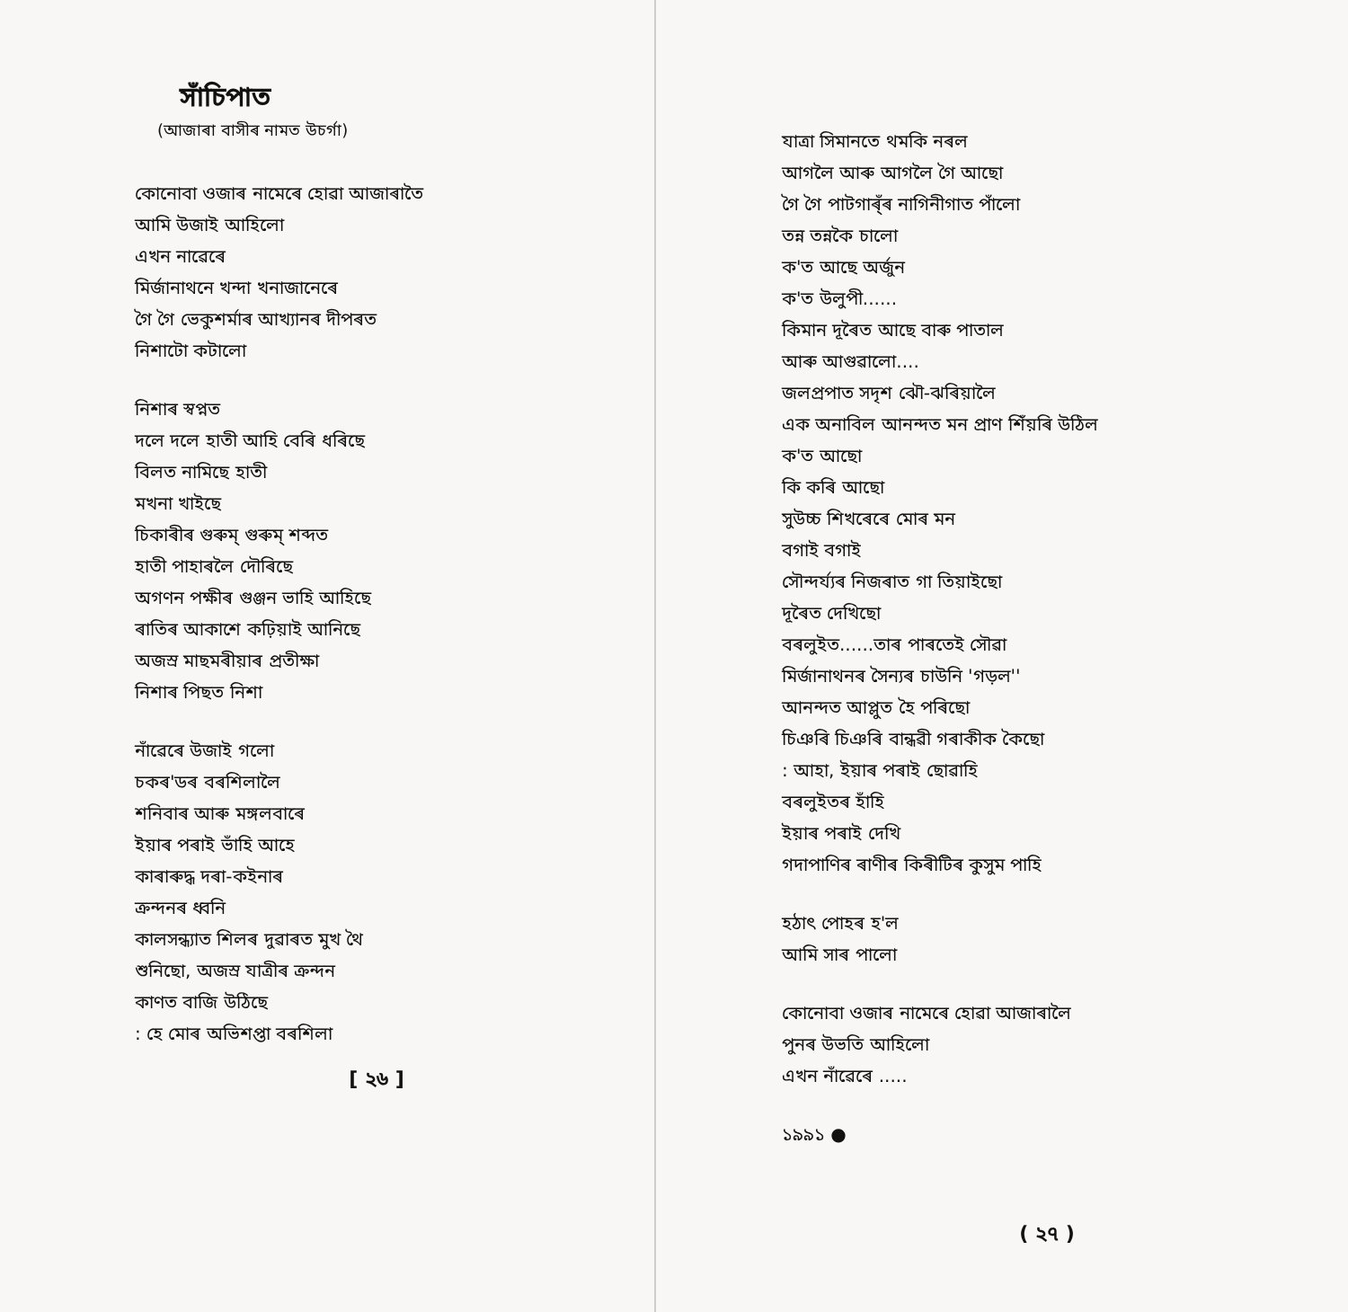সাঁচিপাত
(আজাৰা বাসীৰ নামত উচৰ্গা)
কোনোবা ওজাৰ নামেৰে হোৱা আজাৰাতৈ
আমি উজাই আহিলো
এখন নাৱেৰে
মিৰ্জানাথনে খন্দা খনাজানেৰে
গৈ গৈ ভেকুশৰ্মাৰ আখ্যানৰ দীপৰত
নিশাটো কটালো
নিশাৰ স্বপ্নত
দলে দলে হাতী আহি বেৰি ধৰিছে
বিলত নামিছে হাতী
মখনা খাইছে
চিকাৰীৰ গুৰুম্ গুৰুম্ শব্দত
হাতী পাহাৰলৈ দৌৰিছে
অগণন পক্ষীৰ গুঞ্জন ভাহি আহিছে
ৰাতিৰ আকাশে কঢ়িয়াই আনিছে
অজস্ৰ মাছমৰীয়াৰ প্ৰতীক্ষা
নিশাৰ পিছত নিশা
নাঁৱেৰে উজাই গলো
চকৰ'ডৰ বৰশিলালৈ
শনিবাৰ আৰু মঙ্গলবাৰে
ইয়াৰ পৰাই ভাঁহি আহে
কাৰাৰুদ্ধ দৰা-কইনাৰ
ক্ৰন্দনৰ ধ্বনি
কালসন্ধ্যাত শিলৰ দুৱাৰত মুখ থৈ
শুনিছো, অজস্ৰ যাত্ৰীৰ ক্ৰন্দন
কাণত বাজি উঠিছে
: হে মোৰ অভিশপ্তা বৰশিলা
[ ২৬ ]
যাত্ৰা সিমানতে থমকি নৰল
আগলৈ আৰু আগলৈ গৈ আছো
গৈ গৈ পাটগাৰ্ঁৰ নাগিনীগাত পাঁলো
তন্ন তন্নকৈ চালো
ক'ত আছে অৰ্জুন
ক'ত উলুপী......
কিমান দূৰৈত আছে বাৰু পাতাল
আৰু আগুৱালো....
জলপ্ৰপাত সদৃশ ঝৌ-ঝৰিয়ালৈ
এক অনাবিল আনন্দত মন প্ৰাণ শিঁয়ৰি উঠিল
ক'ত আছো
কি কৰি আছো
সুউচ্চ শিখৰেৰে মোৰ মন
বগাই বগাই
সৌন্দৰ্য্যৰ নিজৰাত গা তিয়াইছো
দূৰৈত দেখিছো
বৰলুইত......তাৰ পাৰতেই সৌৱা
মিৰ্জানাথনৰ সৈন্যৰ চাউনি 'গড়ল''
আনন্দত আপ্লুত হৈ পৰিছো
চিঞৰি চিঞৰি বান্ধৱী গৰাকীক কৈছো
: আহা, ইয়াৰ পৰাই ছোৱাহি
বৰলুইতৰ হাঁহি
ইয়াৰ পৰাই দেখি
গদাপাণিৰ ৰাণীৰ কিৰীটিৰ কুসুম পাহি
হঠাৎ পোহৰ হ'ল
আমি সাৰ পালো
কোনোবা ওজাৰ নামেৰে হোৱা আজাৰালৈ
পুনৰ উভতি আহিলো
এখন নাঁৱেৰে .....
১৯৯১ ●
( ২৭ )